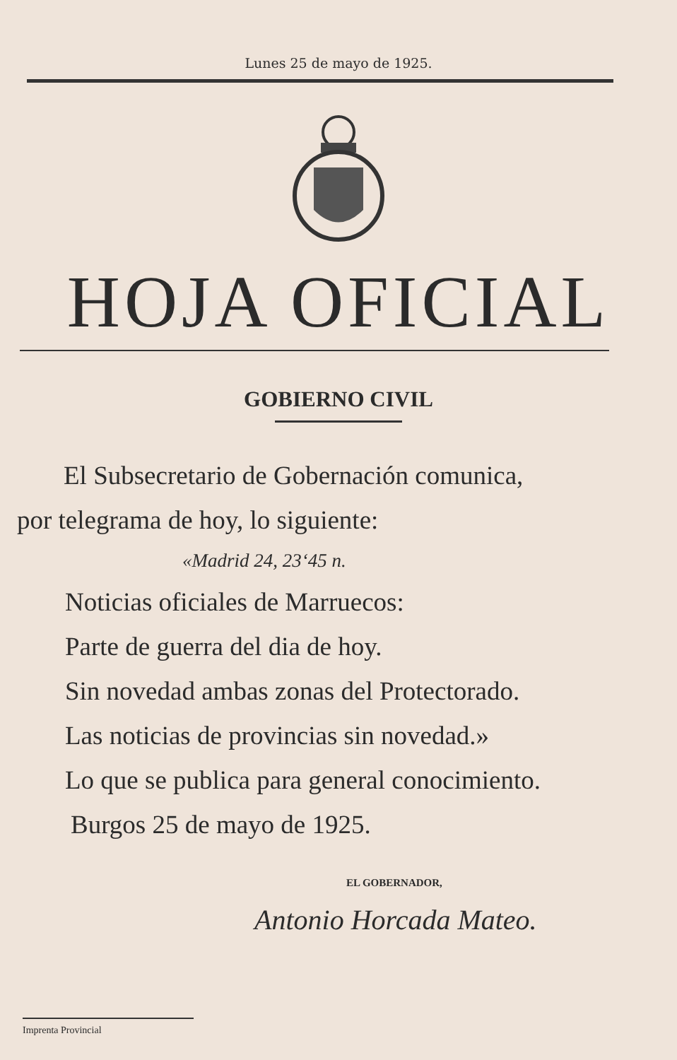Lunes 25 de mayo de 1925.
HOJA OFICIAL
GOBIERNO CIVIL
El Subsecretario de Gobernación comunica,
por telegrama de hoy, lo siguiente:
«Madrid 24, 23‘45 n.
Noticias oficiales de Marruecos:
Parte de guerra del dia de hoy.
Sin novedad ambas zonas del Protectorado.
Las noticias de provincias sin novedad.»
Lo que se publica para general conocimiento.
Burgos 25 de mayo de 1925.
EL GOBERNADOR,
Antonio Horcada Mateo.
Imprenta Provincial